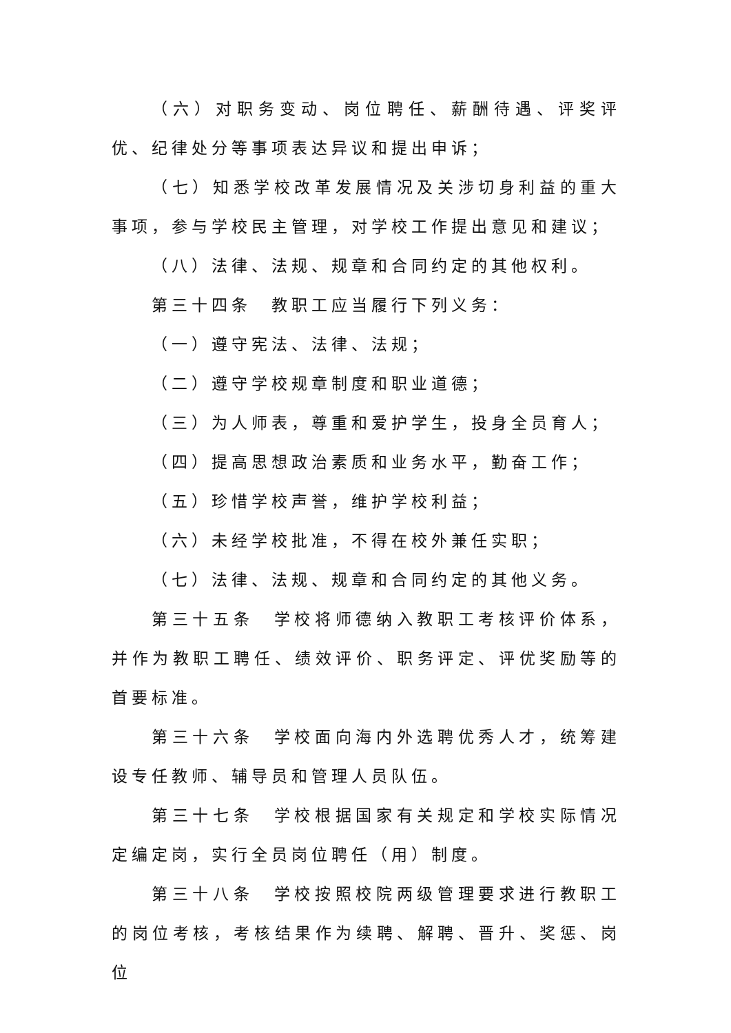（六）对职务变动、岗位聘任、薪酬待遇、评奖评优、纪律处分等事项表达异议和提出申诉；
（七）知悉学校改革发展情况及关涉切身利益的重大事项，参与学校民主管理，对学校工作提出意见和建议；
（八）法律、法规、规章和合同约定的其他权利。
第三十四条　教职工应当履行下列义务：
（一）遵守宪法、法律、法规；
（二）遵守学校规章制度和职业道德；
（三）为人师表，尊重和爱护学生，投身全员育人；
（四）提高思想政治素质和业务水平，勤奋工作；
（五）珍惜学校声誉，维护学校利益；
（六）未经学校批准，不得在校外兼任实职；
（七）法律、法规、规章和合同约定的其他义务。
第三十五条　学校将师德纳入教职工考核评价体系，并作为教职工聘任、绩效评价、职务评定、评优奖励等的首要标准。
第三十六条　学校面向海内外选聘优秀人才，统筹建设专任教师、辅导员和管理人员队伍。
第三十七条　学校根据国家有关规定和学校实际情况定编定岗，实行全员岗位聘任（用）制度。
第三十八条　学校按照校院两级管理要求进行教职工的岗位考核，考核结果作为续聘、解聘、晋升、奖惩、岗位